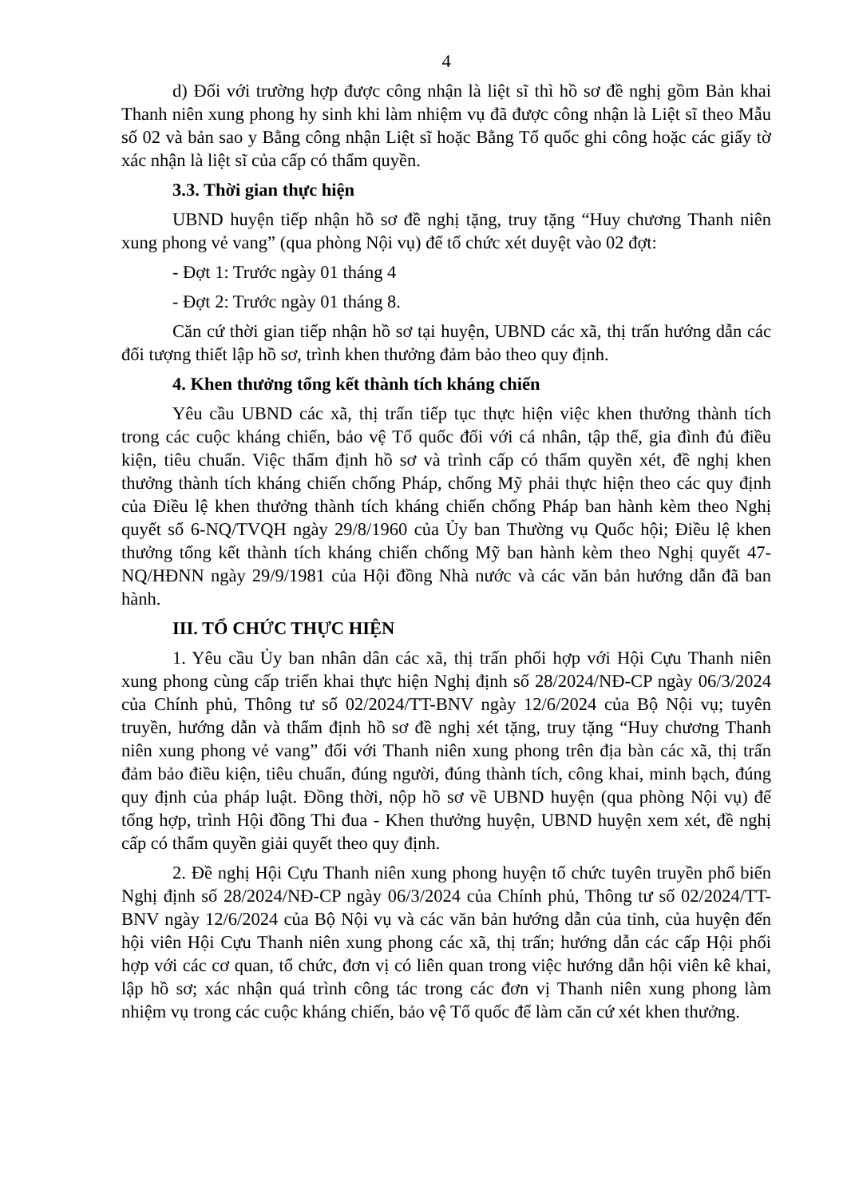4
d) Đối với trường hợp được công nhận là liệt sĩ thì hồ sơ đề nghị gồm Bản khai Thanh niên xung phong hy sinh khi làm nhiệm vụ đã được công nhận là Liệt sĩ theo Mẫu số 02 và bản sao y Bằng công nhận Liệt sĩ hoặc Bằng Tổ quốc ghi công hoặc các giấy tờ xác nhận là liệt sĩ của cấp có thẩm quyền.
3.3. Thời gian thực hiện
UBND huyện tiếp nhận hồ sơ đề nghị tặng, truy tặng “Huy chương Thanh niên xung phong vẻ vang” (qua phòng Nội vụ) để tổ chức xét duyệt vào 02 đợt:
- Đợt 1: Trước ngày 01 tháng 4
- Đợt 2: Trước ngày 01 tháng 8.
Căn cứ thời gian tiếp nhận hồ sơ tại huyện, UBND các xã, thị trấn hướng dẫn các đối tượng thiết lập hồ sơ, trình khen thưởng đảm bảo theo quy định.
4. Khen thưởng tổng kết thành tích kháng chiến
Yêu cầu UBND các xã, thị trấn tiếp tục thực hiện việc khen thưởng thành tích trong các cuộc kháng chiến, bảo vệ Tổ quốc đối với cá nhân, tập thể, gia đình đủ điều kiện, tiêu chuẩn. Việc thẩm định hồ sơ và trình cấp có thẩm quyền xét, đề nghị khen thưởng thành tích kháng chiến chống Pháp, chống Mỹ phải thực hiện theo các quy định của Điều lệ khen thưởng thành tích kháng chiến chống Pháp ban hành kèm theo Nghị quyết số 6-NQ/TVQH ngày 29/8/1960 của Ủy ban Thường vụ Quốc hội; Điều lệ khen thưởng tổng kết thành tích kháng chiến chống Mỹ ban hành kèm theo Nghị quyết 47-NQ/HĐNN ngày 29/9/1981 của Hội đồng Nhà nước và các văn bản hướng dẫn đã ban hành.
III. TỔ CHỨC THỰC HIỆN
1. Yêu cầu Ủy ban nhân dân các xã, thị trấn phối hợp với Hội Cựu Thanh niên xung phong cùng cấp triển khai thực hiện Nghị định số 28/2024/NĐ-CP ngày 06/3/2024 của Chính phủ, Thông tư số 02/2024/TT-BNV ngày 12/6/2024 của Bộ Nội vụ; tuyên truyền, hướng dẫn và thẩm định hồ sơ đề nghị xét tặng, truy tặng “Huy chương Thanh niên xung phong vẻ vang” đối với Thanh niên xung phong trên địa bàn các xã, thị trấn đảm bảo điều kiện, tiêu chuẩn, đúng người, đúng thành tích, công khai, minh bạch, đúng quy định của pháp luật. Đồng thời, nộp hồ sơ về UBND huyện (qua phòng Nội vụ) để tổng hợp, trình Hội đồng Thi đua - Khen thưởng huyện, UBND huyện xem xét, đề nghị cấp có thẩm quyền giải quyết theo quy định.
2. Đề nghị Hội Cựu Thanh niên xung phong huyện tổ chức tuyên truyền phổ biến Nghị định số 28/2024/NĐ-CP ngày 06/3/2024 của Chính phủ, Thông tư số 02/2024/TT-BNV ngày 12/6/2024 của Bộ Nội vụ và các văn bản hướng dẫn của tỉnh, của huyện đến hội viên Hội Cựu Thanh niên xung phong các xã, thị trấn; hướng dẫn các cấp Hội phối hợp với các cơ quan, tổ chức, đơn vị có liên quan trong việc hướng dẫn hội viên kê khai, lập hồ sơ; xác nhận quá trình công tác trong các đơn vị Thanh niên xung phong làm nhiệm vụ trong các cuộc kháng chiến, bảo vệ Tổ quốc để làm căn cứ xét khen thưởng.